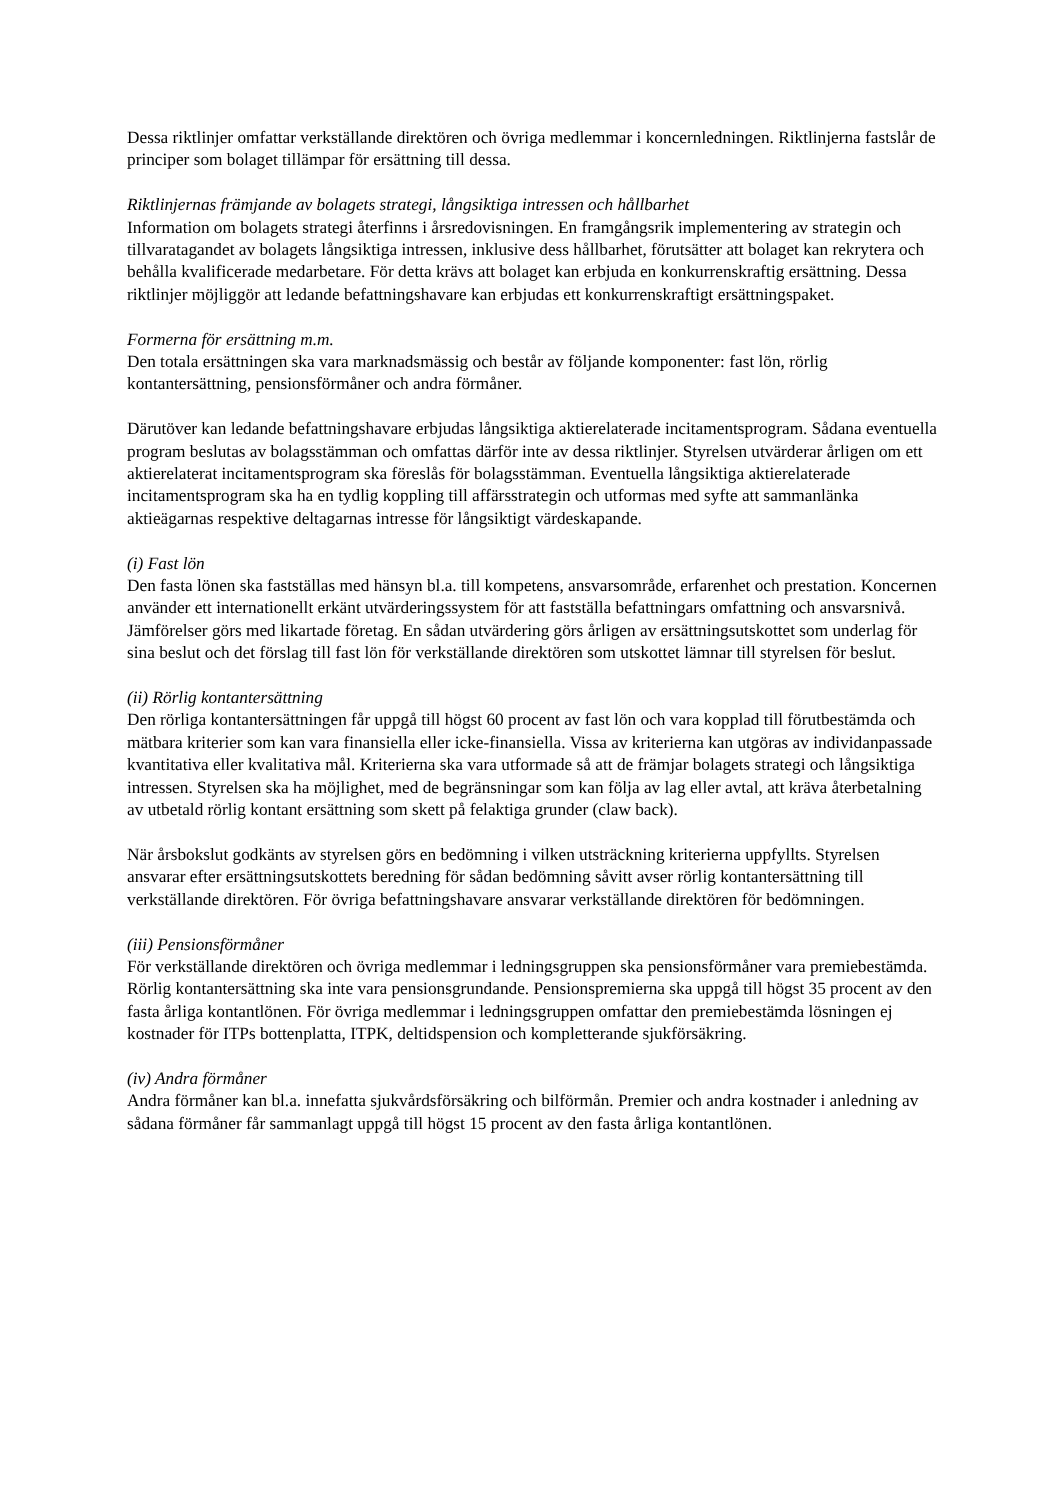Dessa riktlinjer omfattar verkställande direktören och övriga medlemmar i koncernledningen. Riktlinjerna fastslår de principer som bolaget tillämpar för ersättning till dessa.
Riktlinjernas främjande av bolagets strategi, långsiktiga intressen och hållbarhet
Information om bolagets strategi återfinns i årsredovisningen. En framgångsrik implementering av strategin och tillvaratagandet av bolagets långsiktiga intressen, inklusive dess hållbarhet, förutsätter att bolaget kan rekrytera och behålla kvalificerade medarbetare. För detta krävs att bolaget kan erbjuda en konkurrenskraftig ersättning. Dessa riktlinjer möjliggör att ledande befattningshavare kan erbjudas ett konkurrenskraftigt ersättningspaket.
Formerna för ersättning m.m.
Den totala ersättningen ska vara marknadsmässig och består av följande komponenter: fast lön, rörlig kontantersättning, pensionsförmåner och andra förmåner.
Därutöver kan ledande befattningshavare erbjudas långsiktiga aktierelaterade incitamentsprogram. Sådana eventuella program beslutas av bolagsstämman och omfattas därför inte av dessa riktlinjer. Styrelsen utvärderar årligen om ett aktierelaterat incitamentsprogram ska föreslås för bolagsstämman. Eventuella långsiktiga aktierelaterade incitamentsprogram ska ha en tydlig koppling till affärsstrategin och utformas med syfte att sammanlänka aktieägarnas respektive deltagarnas intresse för långsiktigt värdeskapande.
(i) Fast lön
Den fasta lönen ska fastställas med hänsyn bl.a. till kompetens, ansvarsområde, erfarenhet och prestation. Koncernen använder ett internationellt erkänt utvärderingssystem för att fastställa befattningars omfattning och ansvarsnivå. Jämförelser görs med likartade företag. En sådan utvärdering görs årligen av ersättningsutskottet som underlag för sina beslut och det förslag till fast lön för verkställande direktören som utskottet lämnar till styrelsen för beslut.
(ii) Rörlig kontantersättning
Den rörliga kontantersättningen får uppgå till högst 60 procent av fast lön och vara kopplad till förutbestämda och mätbara kriterier som kan vara finansiella eller icke-finansiella. Vissa av kriterierna kan utgöras av individanpassade kvantitativa eller kvalitativa mål. Kriterierna ska vara utformade så att de främjar bolagets strategi och långsiktiga intressen. Styrelsen ska ha möjlighet, med de begränsningar som kan följa av lag eller avtal, att kräva återbetalning av utbetald rörlig kontant ersättning som skett på felaktiga grunder (claw back).
När årsbokslut godkänts av styrelsen görs en bedömning i vilken utsträckning kriterierna uppfyllts. Styrelsen ansvarar efter ersättningsutskottets beredning för sådan bedömning såvitt avser rörlig kontantersättning till verkställande direktören. För övriga befattningshavare ansvarar verkställande direktören för bedömningen.
(iii) Pensionsförmåner
För verkställande direktören och övriga medlemmar i ledningsgruppen ska pensionsförmåner vara premiebestämda. Rörlig kontantersättning ska inte vara pensionsgrundande. Pensionspremierna ska uppgå till högst 35 procent av den fasta årliga kontantlönen. För övriga medlemmar i ledningsgruppen omfattar den premiebestämda lösningen ej kostnader för ITPs bottenplatta, ITPK, deltidspension och kompletterande sjukförsäkring.
(iv) Andra förmåner
Andra förmåner kan bl.a. innefatta sjukvårdsförsäkring och bilförmån. Premier och andra kostnader i anledning av sådana förmåner får sammanlagt uppgå till högst 15 procent av den fasta årliga kontantlönen.